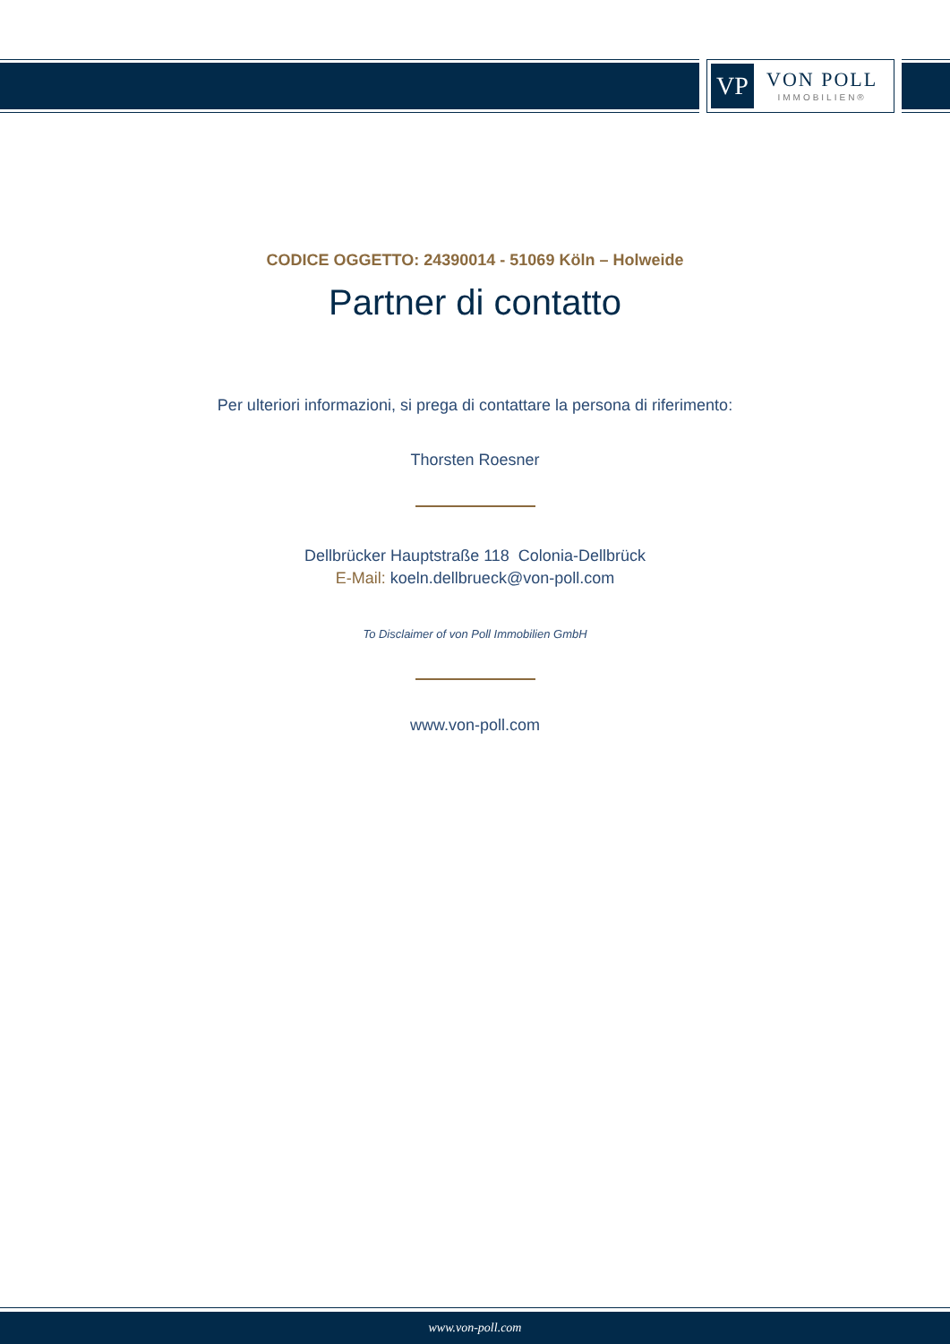VP
VON POLL
IMMOBILIEN®
CODICE OGGETTO: 24390014 - 51069 Köln – Holweide
Partner di contatto
Per ulteriori informazioni, si prega di contattare la persona di riferimento:
Thorsten Roesner
Dellbrücker Hauptstraße 118 Colonia-Dellbrück
E-Mail: koeln.dellbrueck@von-poll.com
To Disclaimer of von Poll Immobilien GmbH
www.von-poll.com
www.von-poll.com